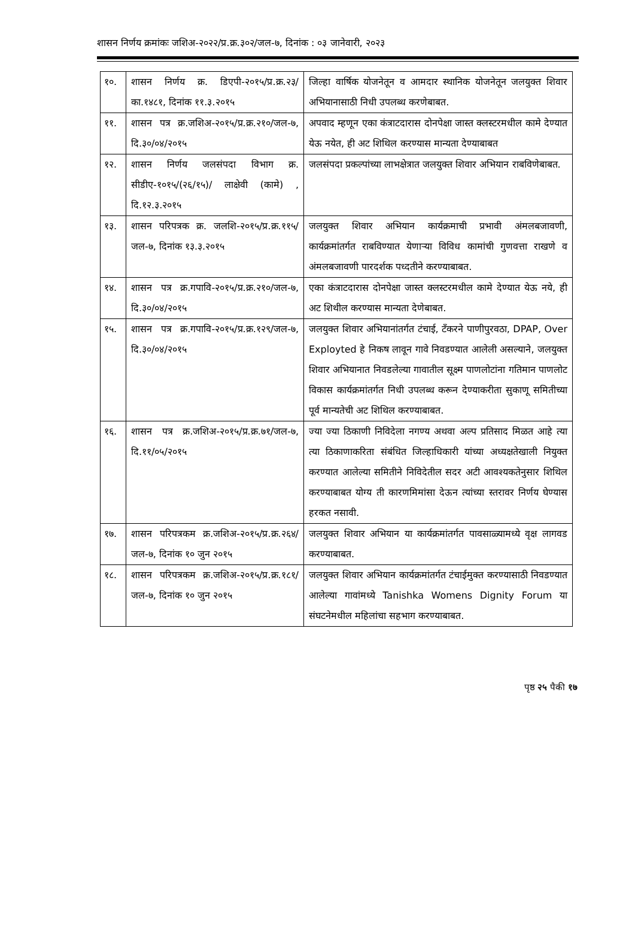शासन निर्णय क्रमांकः जशिअ-२०२२/प्र.क्र.३०२/जल-७, दिनांक : ०३ जानेवारी, २०२३
| १०. | शासन निर्णय क्र. डिएपी-२०१५/प्र.क्र.२३/का.१४८१, दिनांक ११.३.२०१५ | जिल्हा वार्षिक योजनेतून व आमदार स्थानिक योजनेतून जलयुक्त शिवार अभियानासाठी निधी उपलब्ध करणेबाबत. |
| ११. | शासन पत्र क्र.जशिअ-२०१५/प्र.क्र.२१०/जल-७, दि.३०/०४/२०१५ | अपवाद म्हणून एका कंत्राटदारास दोनपेक्षा जास्त क्लस्टरमधील कामे देण्यात येऊ नयेत, ही अट शिथिल करण्यास मान्यता देण्याबाबत |
| १२. | शासन निर्णय जलसंपदा विभाग क्र. सीडीए-१०१५/(२६/१५)/ लाक्षेवी (कामे) , दि.१२.३.२०१५ | जलसंपदा प्रकल्पांच्या लाभक्षेत्रात जलयुक्त शिवार अभियान राबविणेबाबत. |
| १३. | शासन परिपत्रक क्र. जलशि-२०१५/प्र.क्र.११५/जल-७, दिनांक १३.३.२०१५ | जलयुक्त शिवार अभियान कार्यक्रमाची प्रभावी अंमलबजावणी, कार्यक्रमांतर्गत राबविण्यात येणाऱ्या विविध कामांची गुणवत्ता राखणे व अंमलबजावणी पारदर्शक पध्दतीने करण्याबाबत. |
| १४. | शासन पत्र क्र.गपावि-२०१५/प्र.क्र.२१०/जल-७, दि.३०/०४/२०१५ | एका कंत्राटदारास दोनपेक्षा जास्त क्लस्टरमधील कामे देण्यात येऊ नये, ही अट शिथील करण्यास मान्यता देणेबाबत. |
| १५. | शासन पत्र क्र.गपावि-२०१५/प्र.क्र.१२९/जल-७, दि.३०/०४/२०१५ | जलयुक्त शिवार अभियानांतर्गत टंचाई, टँकरने पाणीपुरवठा, DPAP, Over Exployted हे निकष लावून गावे निवडण्यात आलेली असल्याने, जलयुक्त शिवार अभियानात निवडलेल्या गावातील सूक्ष्म पाणलोटांना गतिमान पाणलोट विकास कार्यक्रमांतर्गत निधी उपलब्ध करून देण्याकरीता सुकाणू समितीच्या पूर्व मान्यतेची अट शिथिल करण्याबाबत. |
| १६. | शासन पत्र क्र.जशिअ-२०१५/प्र.क्र.७१/जल-७, दि.११/०५/२०१५ | ज्या ज्या ठिकाणी निविदेला नगण्य अथवा अल्प प्रतिसाद मिळत आहे त्या त्या ठिकाणाकरिता संबंधित जिल्हाधिकारी यांच्या अध्यक्षतेखाली नियुक्त करण्यात आलेल्या समितीने निविदेतील सदर अटी आवश्यकतेनुसार शिथिल करण्याबाबत योग्य ती कारणमिमांसा देऊन त्यांच्या स्तरावर निर्णय घेण्यास हरकत नसावी. |
| १७. | शासन परिपत्रकम क्र.जशिअ-२०१५/प्र.क्र.२६४/जल-७, दिनांक १० जुन २०१५ | जलयुक्त शिवार अभियान या कार्यक्रमांतर्गत पावसाळ्यामध्ये वृक्ष लागवड करण्याबाबत. |
| १८. | शासन परिपत्रकम क्र.जशिअ-२०१५/प्र.क्र.१८१/जल-७, दिनांक १० जुन २०१५ | जलयुक्त शिवार अभियान कार्यक्रमांतर्गत टंचाईमुक्त करण्यासाठी निवडण्यात आलेल्या गावांमध्ये Tanishka Womens Dignity Forum या संघटनेमधील महिलांचा सहभाग करण्याबाबत. |
पृष्ठ २५ पैकी १७